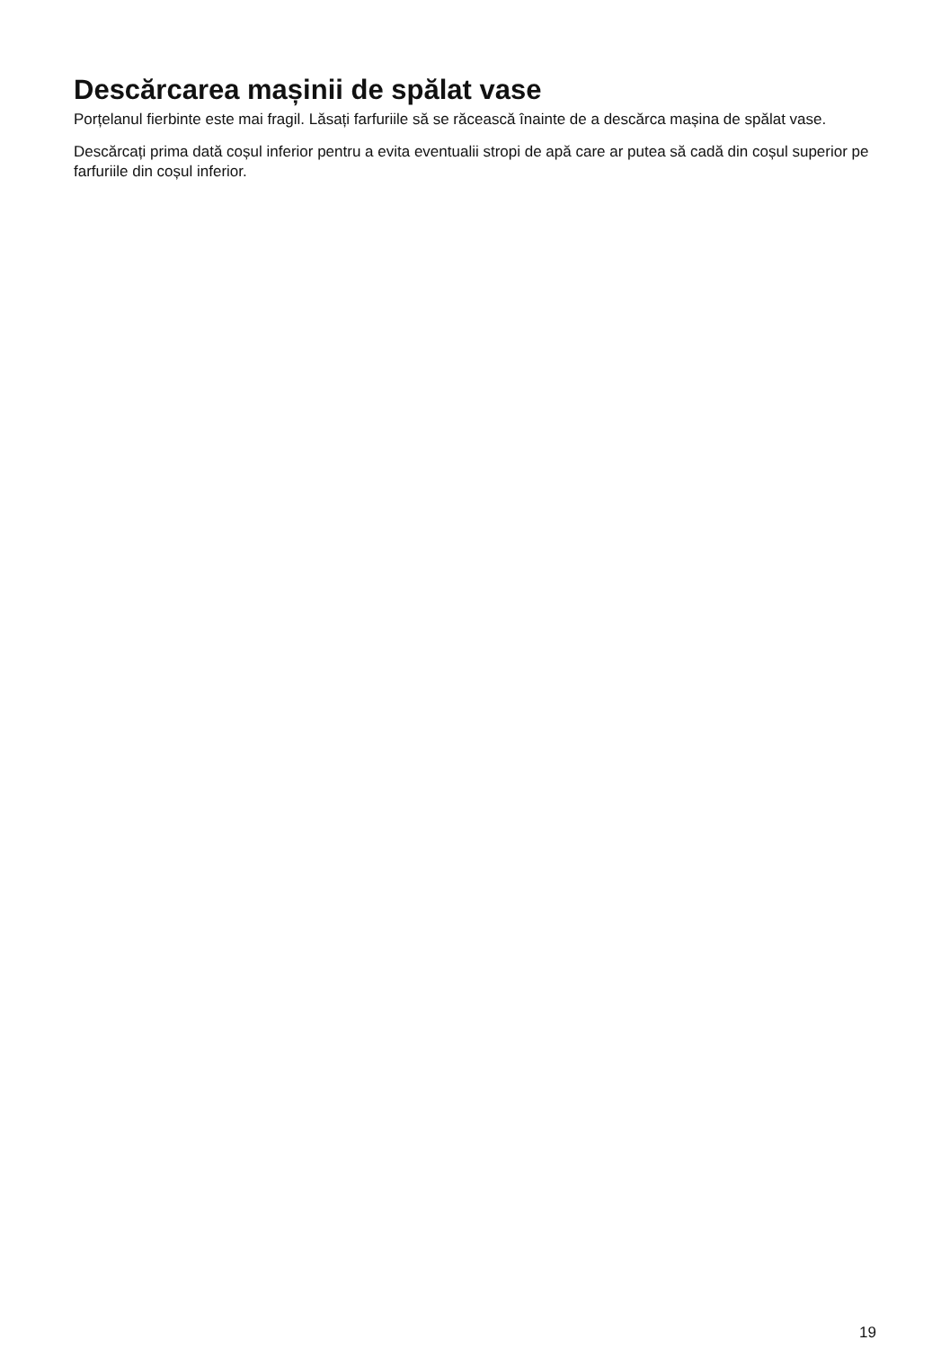Descărcarea mașinii de spălat vase
Porțelanul fierbinte este mai fragil. Lăsați farfuriile să se răcească înainte de a descărca mașina de spălat vase.
Descărcați prima dată coșul inferior pentru a evita eventualii stropi de apă care ar putea să cadă din coșul superior pe farfuriile din coșul inferior.
19